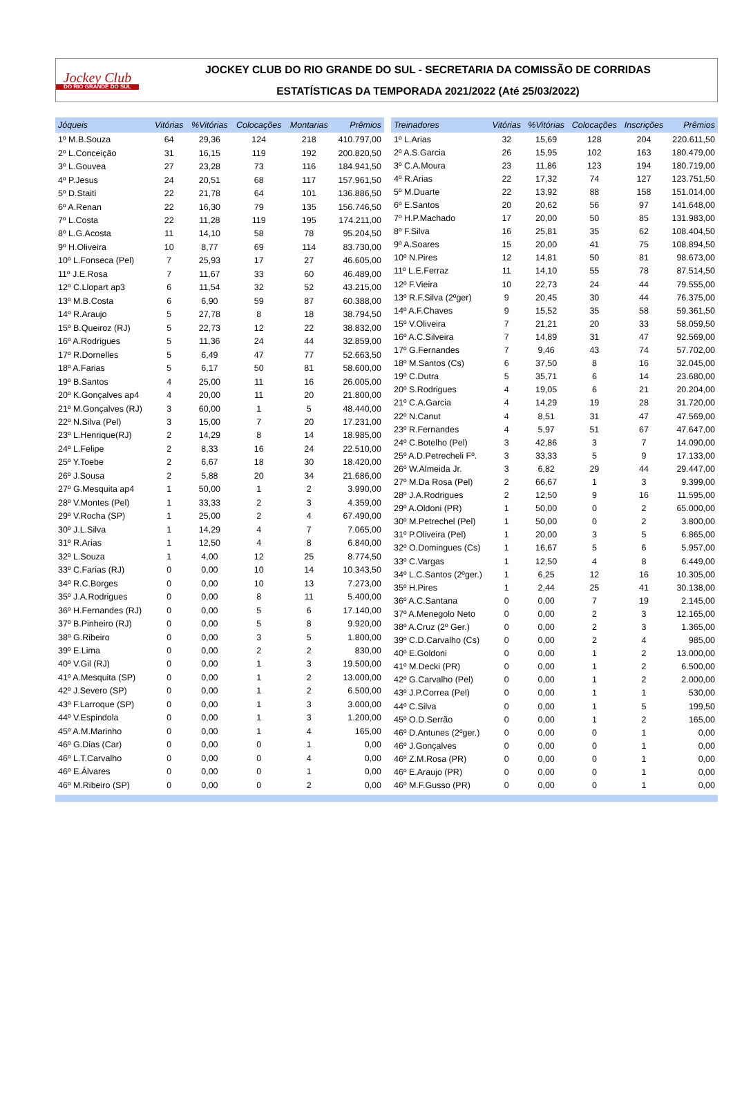Jockey Club
DO RIO GRANDE DO SUL
JOCKEY CLUB DO RIO GRANDE DO SUL - SECRETARIA DA COMISSÃO DE CORRIDAS
ESTATÍSTICAS DA TEMPORADA 2021/2022 (Até 25/03/2022)
| Jóqueis | Vitórias | %Vitórias | Colocações | Montarias | Prêmios |
| --- | --- | --- | --- | --- | --- |
| 1º M.B.Souza | 64 | 29,36 | 124 | 218 | 410.797,00 |
| 2º L.Conceição | 31 | 16,15 | 119 | 192 | 200.820,50 |
| 3º L.Gouvea | 27 | 23,28 | 73 | 116 | 184.941,50 |
| 4º P.Jesus | 24 | 20,51 | 68 | 117 | 157.961,50 |
| 5º D.Staiti | 22 | 21,78 | 64 | 101 | 136.886,50 |
| 6º A.Renan | 22 | 16,30 | 79 | 135 | 156.746,50 |
| 7º L.Costa | 22 | 11,28 | 119 | 195 | 174.211,00 |
| 8º L.G.Acosta | 11 | 14,10 | 58 | 78 | 95.204,50 |
| 9º H.Oliveira | 10 | 8,77 | 69 | 114 | 83.730,00 |
| 10º L.Fonseca (Pel) | 7 | 25,93 | 17 | 27 | 46.605,00 |
| 11º J.E.Rosa | 7 | 11,67 | 33 | 60 | 46.489,00 |
| 12º C.Llopart ap3 | 6 | 11,54 | 32 | 52 | 43.215,00 |
| 13º M.B.Costa | 6 | 6,90 | 59 | 87 | 60.388,00 |
| 14º R.Araujo | 5 | 27,78 | 8 | 18 | 38.794,50 |
| 15º B.Queiroz (RJ) | 5 | 22,73 | 12 | 22 | 38.832,00 |
| 16º A.Rodrigues | 5 | 11,36 | 24 | 44 | 32.859,00 |
| 17º R.Dornelles | 5 | 6,49 | 47 | 77 | 52.663,50 |
| 18º A.Farias | 5 | 6,17 | 50 | 81 | 58.600,00 |
| 19º B.Santos | 4 | 25,00 | 11 | 16 | 26.005,00 |
| 20º K.Gonçalves ap4 | 4 | 20,00 | 11 | 20 | 21.800,00 |
| 21º M.Gonçalves (RJ) | 3 | 60,00 | 1 | 5 | 48.440,00 |
| 22º N.Silva (Pel) | 3 | 15,00 | 7 | 20 | 17.231,00 |
| 23º L.Henrique(RJ) | 2 | 14,29 | 8 | 14 | 18.985,00 |
| 24º L.Felipe | 2 | 8,33 | 16 | 24 | 22.510,00 |
| 25º Y.Toebe | 2 | 6,67 | 18 | 30 | 18.420,00 |
| 26º J.Sousa | 2 | 5,88 | 20 | 34 | 21.686,00 |
| 27º G.Mesquita ap4 | 1 | 50,00 | 1 | 2 | 3.990,00 |
| 28º V.Montes (Pel) | 1 | 33,33 | 2 | 3 | 4.359,00 |
| 29º V.Rocha (SP) | 1 | 25,00 | 2 | 4 | 67.490,00 |
| 30º J.L.Silva | 1 | 14,29 | 4 | 7 | 7.065,00 |
| 31º R.Arias | 1 | 12,50 | 4 | 8 | 6.840,00 |
| 32º L.Souza | 1 | 4,00 | 12 | 25 | 8.774,50 |
| 33º C.Farias (RJ) | 0 | 0,00 | 10 | 14 | 10.343,50 |
| 34º R.C.Borges | 0 | 0,00 | 10 | 13 | 7.273,00 |
| 35º J.A.Rodrigues | 0 | 0,00 | 8 | 11 | 5.400,00 |
| 36º H.Fernandes (RJ) | 0 | 0,00 | 5 | 6 | 17.140,00 |
| 37º B.Pinheiro (RJ) | 0 | 0,00 | 5 | 8 | 9.920,00 |
| 38º G.Ribeiro | 0 | 0,00 | 3 | 5 | 1.800,00 |
| 39º E.Lima | 0 | 0,00 | 2 | 2 | 830,00 |
| 40º V.Gil (RJ) | 0 | 0,00 | 1 | 3 | 19.500,00 |
| 41º A.Mesquita (SP) | 0 | 0,00 | 1 | 2 | 13.000,00 |
| 42º J.Severo (SP) | 0 | 0,00 | 1 | 2 | 6.500,00 |
| 43º F.Larroque (SP) | 0 | 0,00 | 1 | 3 | 3.000,00 |
| 44º V.Espindola | 0 | 0,00 | 1 | 3 | 1.200,00 |
| 45º A.M.Marinho | 0 | 0,00 | 1 | 4 | 165,00 |
| 46º G.Dias (Car) | 0 | 0,00 | 0 | 1 | 0,00 |
| 46º L.T.Carvalho | 0 | 0,00 | 0 | 4 | 0,00 |
| 46º E.Álvares | 0 | 0,00 | 0 | 1 | 0,00 |
| 46º M.Ribeiro (SP) | 0 | 0,00 | 0 | 2 | 0,00 |
| Treinadores | Vitórias | %Vitórias | Colocações | Inscrições | Prêmios |
| --- | --- | --- | --- | --- | --- |
| 1º L.Arias | 32 | 15,69 | 128 | 204 | 220.611,50 |
| 2º A.S.Garcia | 26 | 15,95 | 102 | 163 | 180.479,00 |
| 3º C.A.Moura | 23 | 11,86 | 123 | 194 | 180.719,00 |
| 4º R.Arias | 22 | 17,32 | 74 | 127 | 123.751,50 |
| 5º M.Duarte | 22 | 13,92 | 88 | 158 | 151.014,00 |
| 6º E.Santos | 20 | 20,62 | 56 | 97 | 141.648,00 |
| 7º H.P.Machado | 17 | 20,00 | 50 | 85 | 131.983,00 |
| 8º F.Silva | 16 | 25,81 | 35 | 62 | 108.404,50 |
| 9º A.Soares | 15 | 20,00 | 41 | 75 | 108.894,50 |
| 10º N.Pires | 12 | 14,81 | 50 | 81 | 98.673,00 |
| 11º L.E.Ferraz | 11 | 14,10 | 55 | 78 | 87.514,50 |
| 12º F.Vieira | 10 | 22,73 | 24 | 44 | 79.555,00 |
| 13º R.F.Silva (2ºger) | 9 | 20,45 | 30 | 44 | 76.375,00 |
| 14º A.F.Chaves | 9 | 15,52 | 35 | 58 | 59.361,50 |
| 15º V.Oliveira | 7 | 21,21 | 20 | 33 | 58.059,50 |
| 16º A.C.Silveira | 7 | 14,89 | 31 | 47 | 92.569,00 |
| 17º G.Fernandes | 7 | 9,46 | 43 | 74 | 57.702,00 |
| 18º M.Santos (Cs) | 6 | 37,50 | 8 | 16 | 32.045,00 |
| 19º C.Dutra | 5 | 35,71 | 6 | 14 | 23.680,00 |
| 20º S.Rodrigues | 4 | 19,05 | 6 | 21 | 20.204,00 |
| 21º C.A.Garcia | 4 | 14,29 | 19 | 28 | 31.720,00 |
| 22º N.Canut | 4 | 8,51 | 31 | 47 | 47.569,00 |
| 23º R.Fernandes | 4 | 5,97 | 51 | 67 | 47.647,00 |
| 24º C.Botelho (Pel) | 3 | 42,86 | 3 | 7 | 14.090,00 |
| 25º A.D.Petrecheli Fº. | 3 | 33,33 | 5 | 9 | 17.133,00 |
| 26º W.Almeida Jr. | 3 | 6,82 | 29 | 44 | 29.447,00 |
| 27º M.Da Rosa (Pel) | 2 | 66,67 | 1 | 3 | 9.399,00 |
| 28º J.A.Rodrigues | 2 | 12,50 | 9 | 16 | 11.595,00 |
| 29º A.Oldoni (PR) | 1 | 50,00 | 0 | 2 | 65.000,00 |
| 30º M.Petrechel (Pel) | 1 | 50,00 | 0 | 2 | 3.800,00 |
| 31º P.Oliveira (Pel) | 1 | 20,00 | 3 | 5 | 6.865,00 |
| 32º O.Domingues (Cs) | 1 | 16,67 | 5 | 6 | 5.957,00 |
| 33º C.Vargas | 1 | 12,50 | 4 | 8 | 6.449,00 |
| 34º L.C.Santos (2ºger.) | 1 | 6,25 | 12 | 16 | 10.305,00 |
| 35º H.Pires | 1 | 2,44 | 25 | 41 | 30.138,00 |
| 36º A.C.Santana | 0 | 0,00 | 7 | 19 | 2.145,00 |
| 37º A.Menegolo Neto | 0 | 0,00 | 2 | 3 | 12.165,00 |
| 38º A.Cruz (2º Ger.) | 0 | 0,00 | 2 | 3 | 1.365,00 |
| 39º C.D.Carvalho (Cs) | 0 | 0,00 | 2 | 4 | 985,00 |
| 40º E.Goldoni | 0 | 0,00 | 1 | 2 | 13.000,00 |
| 41º M.Decki (PR) | 0 | 0,00 | 1 | 2 | 6.500,00 |
| 42º G.Carvalho (Pel) | 0 | 0,00 | 1 | 2 | 2.000,00 |
| 43º J.P.Correa (Pel) | 0 | 0,00 | 1 | 1 | 530,00 |
| 44º C.Silva | 0 | 0,00 | 1 | 5 | 199,50 |
| 45º O.D.Serrão | 0 | 0,00 | 1 | 2 | 165,00 |
| 46º D.Antunes (2ºger.) | 0 | 0,00 | 0 | 1 | 0,00 |
| 46º J.Gonçalves | 0 | 0,00 | 0 | 1 | 0,00 |
| 46º Z.M.Rosa (PR) | 0 | 0,00 | 0 | 1 | 0,00 |
| 46º E.Araujo (PR) | 0 | 0,00 | 0 | 1 | 0,00 |
| 46º M.F.Gusso (PR) | 0 | 0,00 | 0 | 1 | 0,00 |